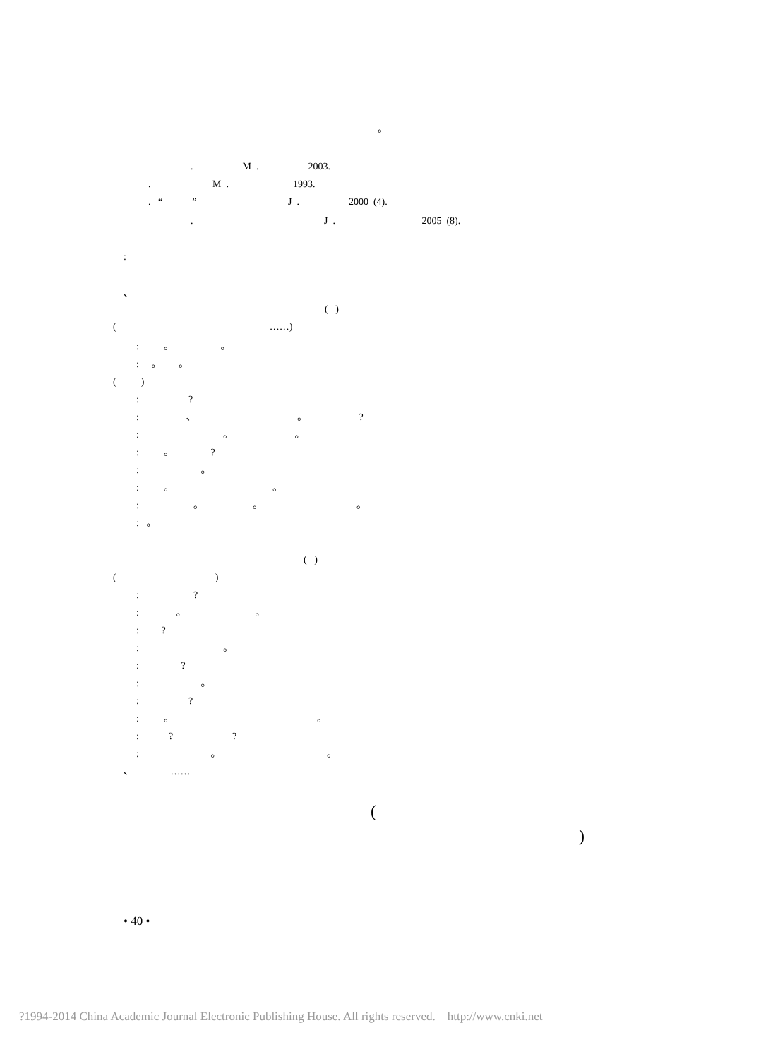。
. M . 2003.
. M . 1993.
. “ ” J . 2000 (4).
. J . 2005 (8).
:
、
( )
( ……)
: 。 。
: 。 。
( )
: ?
: 、 。 ?
: 。 。
: 。 ?
: 。
: 。 。
: 。 。 。
: 。
( )
( )
: ?
: 。 。
: ?
: 。
: ?
: 。
: ?
: 。 。
: ? ?
: 。 。
、 ……
(
)
• 40 •
?1994-2014 China Academic Journal Electronic Publishing House. All rights reserved. http://www.cnki.net